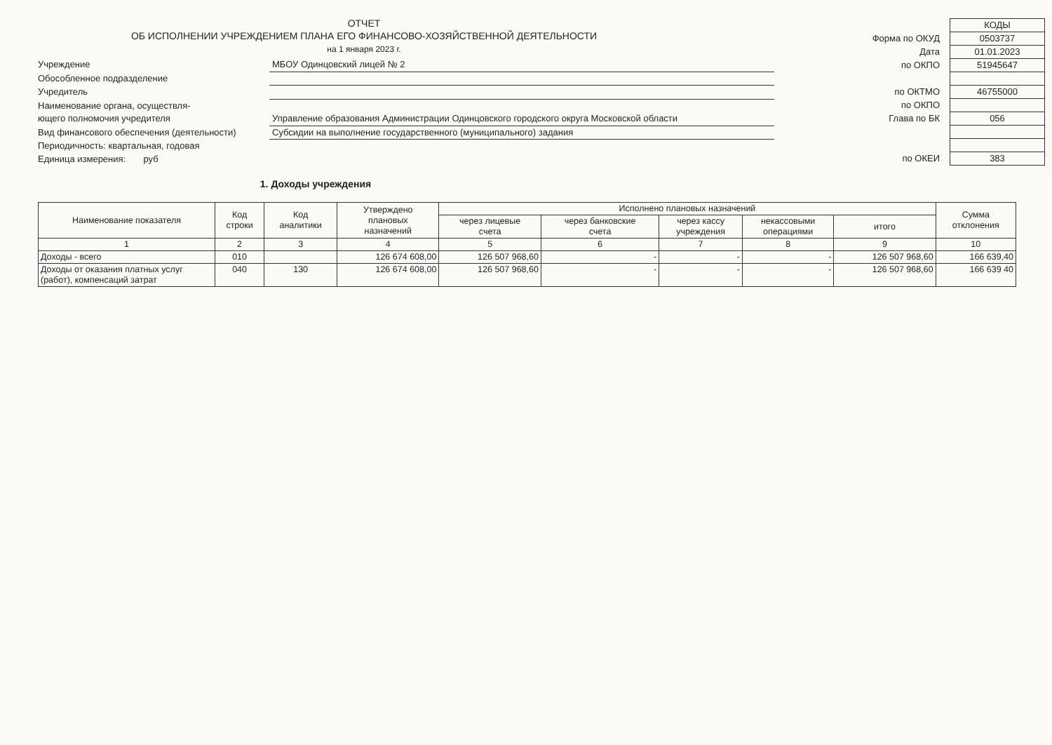ОТЧЕТ
ОБ ИСПОЛНЕНИИ УЧРЕЖДЕНИЕМ ПЛАНА ЕГО ФИНАНСОВО-ХОЗЯЙСТВЕННОЙ ДЕЯТЕЛЬНОСТИ
на 1 января 2023 г.
Учреждение
МБОУ Одинцовский лицей № 2
Обособленное подразделение
Учредитель
Наименование органа, осуществля-
ющего полномочия учредителя
Управление образования Администрации Одинцовского городского округа Московской области
Вид финансового обеспечения (деятельности)
Субсидии на выполнение государственного (муниципального) задания
Периодичность: квартальная, годовая
Единица измерения: руб
КОДЫ
Форма по ОКУД
0503737
Дата
01.01.2023
по ОКПО
51945647
по ОКТМО
46755000
по ОКПО
Глава по БК
056
по ОКЕИ
383
1. Доходы учреждения
| Наименование показателя | Код строки | Код аналитики | Утверждено плановых назначений | Исполнено плановых назначений | | | | | Сумма отклонения |
| --- | --- | --- | --- | --- | --- | --- | --- | --- | --- |
| | | | | через лицевые счета | через банковские счета | через кассу учреждения | некассовыми операциями | итого | |
| 1 | 2 | 3 | 4 | 5 | 6 | 7 | 8 | 9 | 10 |
| Доходы - всего | 010 | | 126 674 608,00 | 126 507 968,60 | - | - | - | 126 507 968,60 | 166 639,40 |
| Доходы от оказания платных услуг (работ), компенсаций затрат | 040 | 130 | 126 674 608,00 | 126 507 968,60 | - | - | - | 126 507 968,60 | 166 639 40 |